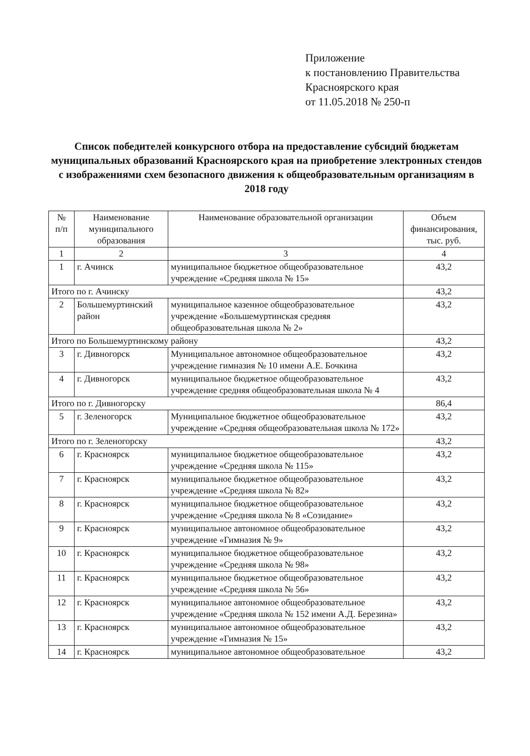Приложение
к постановлению Правительства
Красноярского края
от 11.05.2018 № 250-п
Список победителей конкурсного отбора на предоставление субсидий бюджетам муниципальных образований Красноярского края на приобретение электронных стендов с изображениями схем безопасного движения к общеобразовательным организациям в 2018 году
| № п/п | Наименование муниципального образования | Наименование образовательной организации | Объем финансирования, тыс. руб. |
| --- | --- | --- | --- |
| 1 | 2 | 3 | 4 |
| 1 | г. Ачинск | муниципальное бюджетное общеобразовательное учреждение «Средняя школа № 15» | 43,2 |
| Итого по г. Ачинску | | | 43,2 |
| 2 | Большемуртинский район | муниципальное казенное общеобразовательное учреждение «Большемуртинская средняя общеобразовательная школа № 2» | 43,2 |
| Итого по Большемуртинскому району | | | 43,2 |
| 3 | г. Дивногорск | Муниципальное автономное общеобразовательное учреждение гимназия № 10 имени А.Е. Бочкина | 43,2 |
| 4 | г. Дивногорск | муниципальное бюджетное общеобразовательное учреждение средняя общеобразовательная школа № 4 | 43,2 |
| Итого по г. Дивногорску | | | 86,4 |
| 5 | г. Зеленогорск | Муниципальное бюджетное общеобразовательное учреждение «Средняя общеобразовательная школа № 172» | 43,2 |
| Итого по г. Зеленогорску | | | 43,2 |
| 6 | г. Красноярск | муниципальное бюджетное общеобразовательное учреждение «Средняя школа № 115» | 43,2 |
| 7 | г. Красноярск | муниципальное бюджетное общеобразовательное учреждение «Средняя школа № 82» | 43,2 |
| 8 | г. Красноярск | муниципальное бюджетное общеобразовательное учреждение «Средняя школа № 8 «Созидание» | 43,2 |
| 9 | г. Красноярск | муниципальное автономное общеобразовательное учреждение «Гимназия № 9» | 43,2 |
| 10 | г. Красноярск | муниципальное бюджетное общеобразовательное учреждение «Средняя школа № 98» | 43,2 |
| 11 | г. Красноярск | муниципальное бюджетное общеобразовательное учреждение «Средняя школа № 56» | 43,2 |
| 12 | г. Красноярск | муниципальное автономное общеобразовательное учреждение «Средняя школа № 152 имени А.Д. Березина» | 43,2 |
| 13 | г. Красноярск | муниципальное автономное общеобразовательное учреждение «Гимназия № 15» | 43,2 |
| 14 | г. Красноярск | муниципальное автономное общеобразовательное | 43,2 |